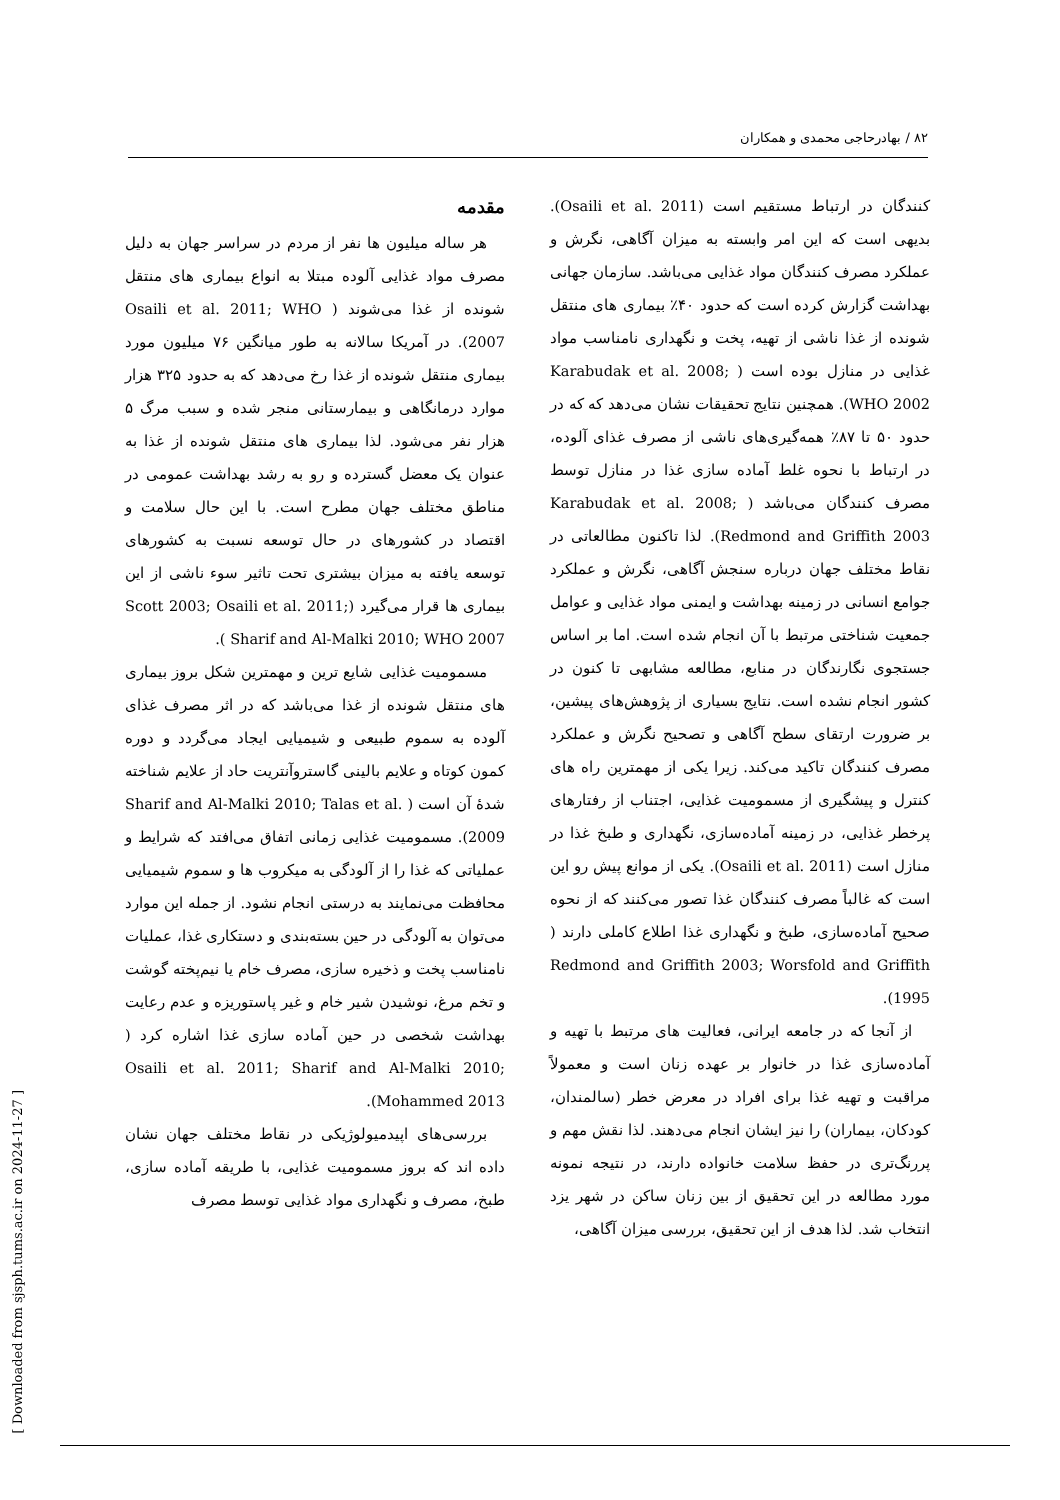۸۲ / بهادرحاجی محمدی و همکاران
مقدمه
هر ساله میلیون ها نفر از مردم در سراسر جهان به دلیل مصرف مواد غذایی آلوده مبتلا به انواع بیماری های منتقل شونده از غذا می‌شوند ( Osaili et al. 2011; WHO 2007). در آمریکا سالانه به طور میانگین ۷۶ میلیون مورد بیماری منتقل شونده از غذا رخ می‌دهد که به حدود ۳۲۵ هزار موارد درمانگاهی و بیمارستانی منجر شده و سبب مرگ ۵ هزار نفر می‌شود. لذا بیماری های منتقل شونده از غذا به عنوان یک معضل گسترده و رو به رشد بهداشت عمومی در مناطق مختلف جهان مطرح است. با این حال سلامت و اقتصاد در کشورهای در حال توسعه نسبت به کشورهای توسعه یافته به میزان بیشتری تحت تاثیر سوء ناشی از این بیماری ها قرار می‌گیرد (Scott 2003; Osaili et al. 2011; Sharif and Al-Malki 2010; WHO 2007 ).
مسمومیت غذایی شایع ترین و مهمترین شکل بروز بیماری های منتقل شونده از غذا می‌باشد که در اثر مصرف غذای آلوده به سموم طبیعی و شیمیایی ایجاد می‌گردد و دوره کمون کوتاه و علایم بالینی گاستروآنتریت حاد از علایم شناخته شدۀ آن است ( Sharif and Al-Malki 2010; Talas et al. 2009). مسمومیت غذایی زمانی اتفاق می‌افتد که شرایط و عملیاتی که غذا را از آلودگی به میکروب ها و سموم شیمیایی محافظت می‌نمایند به درستی انجام نشود. از جمله این موارد می‌توان به آلودگی در حین بسته‌بندی و دستکاری غذا، عملیات نامناسب پخت و ذخیره سازی، مصرف خام یا نیم‌پخته گوشت و تخم مرغ، نوشیدن شیر خام و غیر پاستوریزه و عدم رعایت بهداشت شخصی در حین آماده سازی غذا اشاره کرد ( Osaili et al. 2011; Sharif and Al-Malki 2010; Mohammed 2013).
بررسی‌های اپیدمیولوژیکی در نقاط مختلف جهان نشان داده اند که بروز مسمومیت غذایی، با طریقه آماده سازی، طبخ، مصرف و نگهداری مواد غذایی توسط مصرف
کنندگان در ارتباط مستقیم است (Osaili et al. 2011). بدیهی است که این امر وابسته به میزان آگاهی، نگرش و عملکرد مصرف کنندگان مواد غذایی می‌باشد. سازمان جهانی بهداشت گزارش کرده است که حدود ۴۰٪ بیماری های منتقل شونده از غذا ناشی از تهیه، پخت و نگهداری نامناسب مواد غذایی در منازل بوده است ( Karabudak et al. 2008; WHO 2002). همچنین نتایج تحقیقات نشان می‌دهد که که در حدود ۵۰ تا ۸۷٪ همه‌گیری‌های ناشی از مصرف غذای آلوده، در ارتباط با نحوه غلط آماده سازی غذا در منازل توسط مصرف کنندگان می‌باشد ( Karabudak et al. 2008; Redmond and Griffith 2003). لذا تاکنون مطالعاتی در نقاط مختلف جهان درباره سنجش آگاهی، نگرش و عملکرد جوامع انسانی در زمینه بهداشت و ایمنی مواد غذایی و عوامل جمعیت شناختی مرتبط با آن انجام شده است. اما بر اساس جستجوی نگارندگان در منابع، مطالعه مشابهی تا کنون در کشور انجام نشده است. نتایج بسیاری از پژوهش‌های پیشین، بر ضرورت ارتقای سطح آگاهی و تصحیح نگرش و عملکرد مصرف کنندگان تاکید می‌کند. زیرا یکی از مهمترین راه های کنترل و پیشگیری از مسمومیت غذایی، اجتناب از رفتارهای پرخطر غذایی، در زمینه آماده‌سازی، نگهداری و طبخ غذا در منازل است (Osaili et al. 2011). یکی از موانع پیش رو این است که غالباً مصرف کنندگان غذا تصور می‌کنند که از نحوه صحیح آماده‌سازی، طبخ و نگهداری غذا اطلاع کاملی دارند ( Redmond and Griffith 2003; Worsfold and Griffith 1995).
از آنجا که در جامعه ایرانی، فعالیت های مرتبط با تهیه و آماده‌سازی غذا در خانوار بر عهده زنان است و معمولاً مراقبت و تهیه غذا برای افراد در معرض خطر (سالمندان، کودکان، بیماران) را نیز ایشان انجام می‌دهند. لذا نقش مهم و پررنگ‌تری در حفظ سلامت خانواده دارند، در نتیجه نمونه مورد مطالعه در این تحقیق از بین زنان ساکن در شهر یزد انتخاب شد. لذا هدف از این تحقیق، بررسی میزان آگاهی،
[ Downloaded from sjsph.tums.ac.ir on 2024-11-27 ]